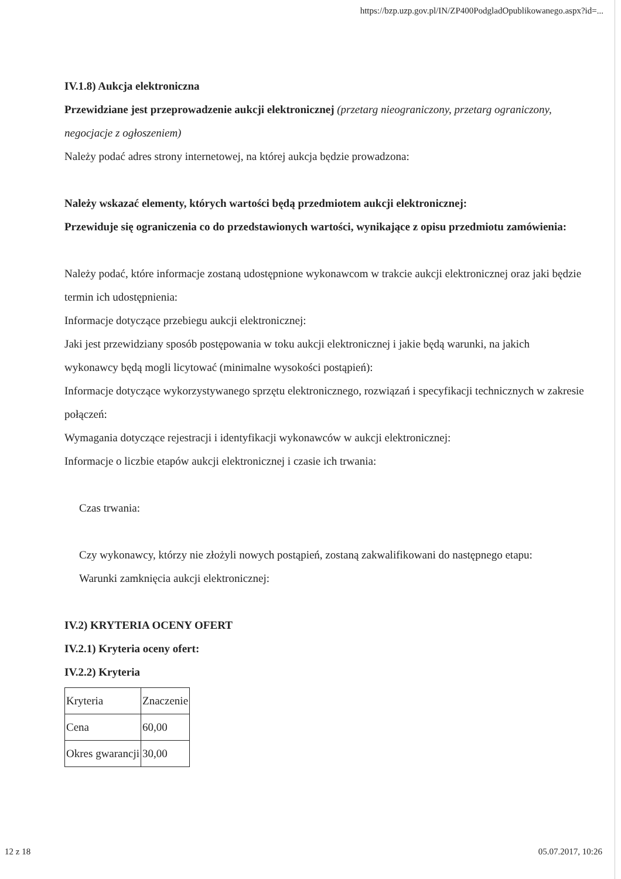https://bzp.uzp.gov.pl/IN/ZP400PodgladOpublikowanego.aspx?id=...
IV.1.8) Aukcja elektroniczna
Przewidziane jest przeprowadzenie aukcji elektronicznej (przetarg nieograniczony, przetarg ograniczony, negocjacje z ogłoszeniem)
Należy podać adres strony internetowej, na której aukcja będzie prowadzona:
Należy wskazać elementy, których wartości będą przedmiotem aukcji elektronicznej:
Przewiduje się ograniczenia co do przedstawionych wartości, wynikające z opisu przedmiotu zamówienia:
Należy podać, które informacje zostaną udostępnione wykonawcom w trakcie aukcji elektronicznej oraz jaki będzie termin ich udostępnienia:
Informacje dotyczące przebiegu aukcji elektronicznej:
Jaki jest przewidziany sposób postępowania w toku aukcji elektronicznej i jakie będą warunki, na jakich wykonawcy będą mogli licytować (minimalne wysokości postąpień):
Informacje dotyczące wykorzystywanego sprzętu elektronicznego, rozwiązań i specyfikacji technicznych w zakresie połączeń:
Wymagania dotyczące rejestracji i identyfikacji wykonawców w aukcji elektronicznej:
Informacje o liczbie etapów aukcji elektronicznej i czasie ich trwania:
Czas trwania:
Czy wykonawcy, którzy nie złożyli nowych postąpień, zostaną zakwalifikowani do następnego etapu:
Warunki zamknięcia aukcji elektronicznej:
IV.2) KRYTERIA OCENY OFERT
IV.2.1) Kryteria oceny ofert:
IV.2.2) Kryteria
| Kryteria | Znaczenie |
| Cena | 60,00 |
| Okres gwarancji | 30,00 |
12 z 18 05.07.2017, 10:26